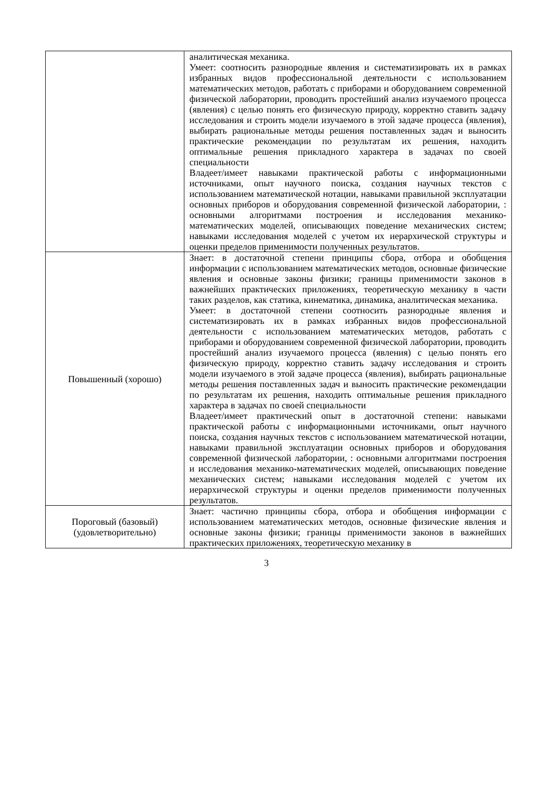| | аналитическая механика. Умеет: соотносить разнородные явления и систематизировать их в рамках избранных видов профессиональной деятельности с использованием математических методов, работать с приборами и оборудованием современной физической лаборатории, проводить простейший анализ изучаемого процесса (явления) с целью понять его физическую природу, корректно ставить задачу исследования и строить модели изучаемого в этой задаче процесса (явления), выбирать рациональные методы решения поставленных задач и выносить практические рекомендации по результатам их решения, находить оптимальные решения прикладного характера в задачах по своей специальности Владеет/имеет навыками практической работы с информационными источниками, опыт научного поиска, создания научных текстов с использованием математической нотации, навыками правильной эксплуатации основных приборов и оборудования современной физической лаборатории, : основными алгоритмами построения и исследования механико-математических моделей, описывающих поведение механических систем; навыками исследования моделей с учетом их иерархической структуры и оценки пределов применимости полученных результатов. |
| Повышенный (хорошо) | Знает: в достаточной степени принципы сбора, отбора и обобщения информации с использованием математических методов, основные физические явления и основные законы физики; границы применимости законов в важнейших практических приложениях, теоретическую механику в части таких разделов, как статика, кинематика, динамика, аналитическая механика. Умеет: в достаточной степени соотносить разнородные явления и систематизировать их в рамках избранных видов профессиональной деятельности с использованием математических методов, работать с приборами и оборудованием современной физической лаборатории, проводить простейший анализ изучаемого процесса (явления) с целью понять его физическую природу, корректно ставить задачу исследования и строить модели изучаемого в этой задаче процесса (явления), выбирать рациональные методы решения поставленных задач и выносить практические рекомендации по результатам их решения, находить оптимальные решения прикладного характера в задачах по своей специальности Владеет/имеет практический опыт в достаточной степени: навыками практической работы с информационными источниками, опыт научного поиска, создания научных текстов с использованием математической нотации, навыками правильной эксплуатации основных приборов и оборудования современной физической лаборатории, : основными алгоритмами построения и исследования механико-математических моделей, описывающих поведение механических систем; навыками исследования моделей с учетом их иерархической структуры и оценки пределов применимости полученных результатов. |
| Пороговый (базовый) (удовлетворительно) | Знает: частично принципы сбора, отбора и обобщения информации с использованием математических методов, основные физические явления и основные законы физики; границы применимости законов в важнейших практических приложениях, теоретическую механику в |
3